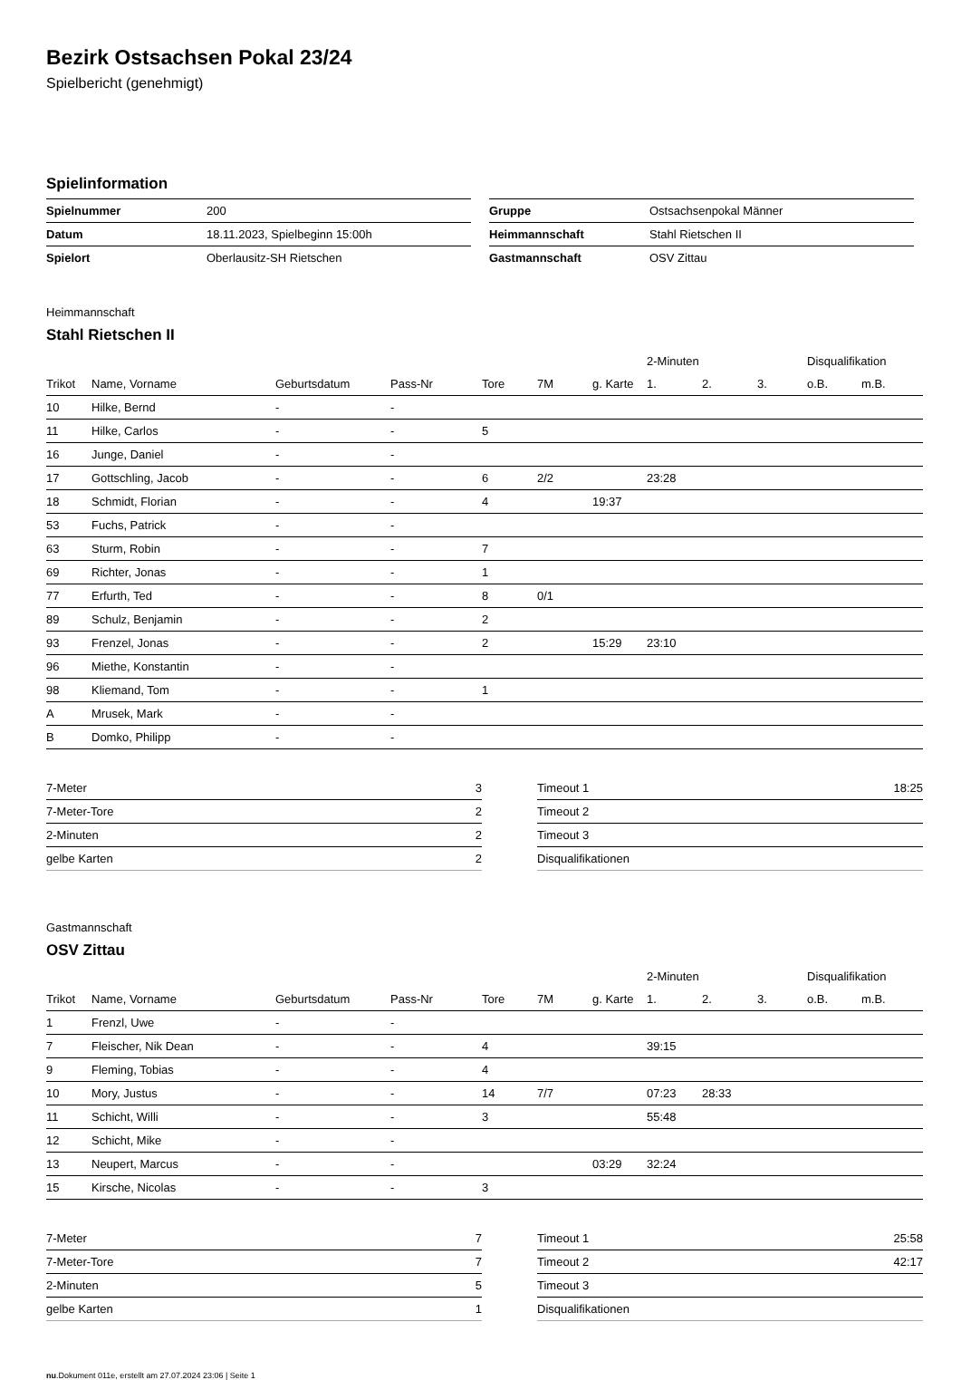Bezirk Ostsachsen Pokal 23/24
Spielbericht (genehmigt)
Spielinformation
| Spielnummer | 200 |
| Datum | 18.11.2023, Spielbeginn 15:00h |
| Spielort | Oberlausitz-SH Rietschen |
| Gruppe | Ostsachsenpokal Männer |
| Heimmannschaft | Stahl Rietschen II |
| Gastmannschaft | OSV Zittau |
Heimmannschaft
Stahl Rietschen II
| | | | | | | | 2-Minuten | | | Disqualifikation | |
| --- | --- | --- | --- | --- | --- | --- | --- | --- | --- | --- | --- |
| Trikot | Name, Vorname | Geburtsdatum | Pass-Nr | Tore | 7M | g. Karte | 1. | 2. | 3. | o.B. | m.B. |
| 10 | Hilke, Bernd | - | - | | | | | | | | |
| 11 | Hilke, Carlos | - | - | 5 | | | | | | | |
| 16 | Junge, Daniel | - | - | | | | | | | | |
| 17 | Gottschling, Jacob | - | - | 6 | 2/2 | | 23:28 | | | | |
| 18 | Schmidt, Florian | - | - | 4 | | 19:37 | | | | | |
| 53 | Fuchs, Patrick | - | - | | | | | | | | |
| 63 | Sturm, Robin | - | - | 7 | | | | | | | |
| 69 | Richter, Jonas | - | - | 1 | | | | | | | |
| 77 | Erfurth, Ted | - | - | 8 | 0/1 | | | | | | |
| 89 | Schulz, Benjamin | - | - | 2 | | | | | | | |
| 93 | Frenzel, Jonas | - | - | 2 | | 15:29 | 23:10 | | | | |
| 96 | Miethe, Konstantin | - | - | | | | | | | | |
| 98 | Kliemand, Tom | - | - | 1 | | | | | | | |
| A | Mrusek, Mark | - | - | | | | | | | | |
| B | Domko, Philipp | - | - | | | | | | | | |
| 7-Meter | 3 |
| 7-Meter-Tore | 2 |
| 2-Minuten | 2 |
| gelbe Karten | 2 |
| Timeout 1 | 18:25 |
| Timeout 2 | |
| Timeout 3 | |
| Disqualifikationen | |
Gastmannschaft
OSV Zittau
| | | | | | | | 2-Minuten | | | Disqualifikation | |
| --- | --- | --- | --- | --- | --- | --- | --- | --- | --- | --- | --- |
| Trikot | Name, Vorname | Geburtsdatum | Pass-Nr | Tore | 7M | g. Karte | 1. | 2. | 3. | o.B. | m.B. |
| 1 | Frenzl, Uwe | - | - | | | | | | | | |
| 7 | Fleischer, Nik Dean | - | - | 4 | | | 39:15 | | | | |
| 9 | Fleming, Tobias | - | - | 4 | | | | | | | |
| 10 | Mory, Justus | - | - | 14 | 7/7 | | 07:23 | 28:33 | | | |
| 11 | Schicht, Willi | - | - | 3 | | | 55:48 | | | | |
| 12 | Schicht, Mike | - | - | | | | | | | | |
| 13 | Neupert, Marcus | - | - | | | 03:29 | 32:24 | | | | |
| 15 | Kirsche, Nicolas | - | - | 3 | | | | | | | |
| 7-Meter | 7 |
| 7-Meter-Tore | 7 |
| 2-Minuten | 5 |
| gelbe Karten | 1 |
| Timeout 1 | 25:58 |
| Timeout 2 | 42:17 |
| Timeout 3 | |
| Disqualifikationen | |
nu.Dokument 011e, erstellt am 27.07.2024 23:06 | Seite 1